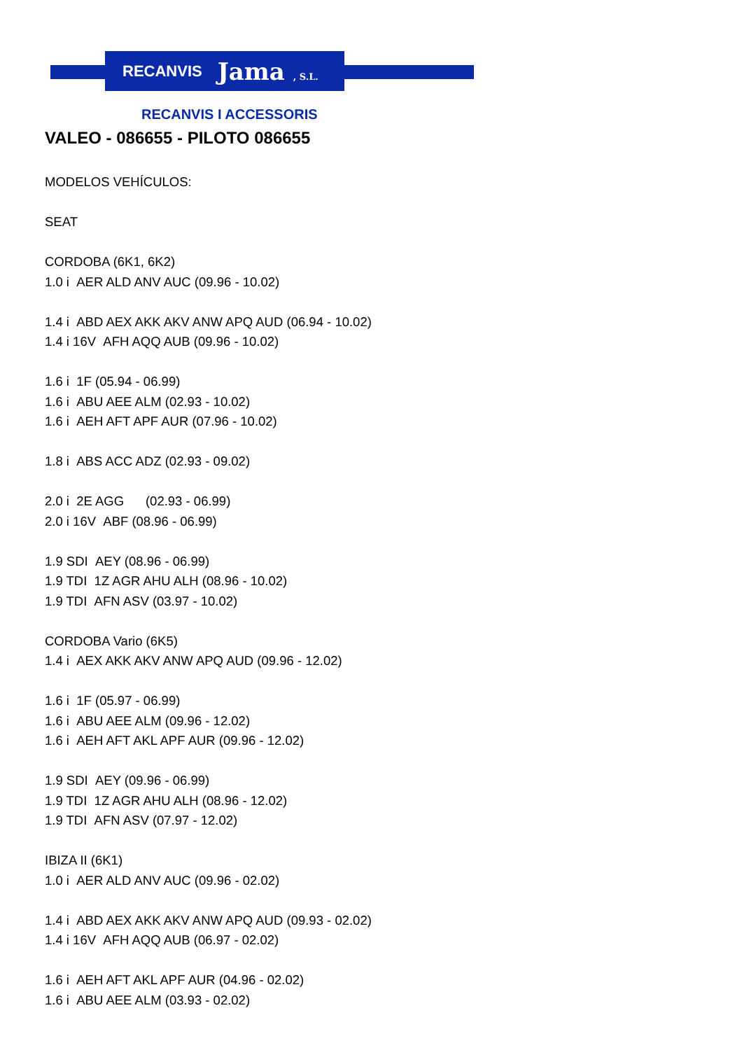RECANVIS Jama , S.L.
RECANVIS I ACCESSORIS
VALEO - 086655 - PILOTO 086655
MODELOS VEHÍCULOS:
SEAT
CORDOBA (6K1, 6K2)
1.0 i AER ALD ANV AUC (09.96 - 10.02)
1.4 i ABD AEX AKK AKV ANW APQ AUD (06.94 - 10.02)
1.4 i 16V AFH AQQ AUB (09.96 - 10.02)
1.6 i 1F (05.94 - 06.99)
1.6 i ABU AEE ALM (02.93 - 10.02)
1.6 i AEH AFT APF AUR (07.96 - 10.02)
1.8 i ABS ACC ADZ (02.93 - 09.02)
2.0 i 2E AGG (02.93 - 06.99)
2.0 i 16V ABF (08.96 - 06.99)
1.9 SDI AEY (08.96 - 06.99)
1.9 TDI 1Z AGR AHU ALH (08.96 - 10.02)
1.9 TDI AFN ASV (03.97 - 10.02)
CORDOBA Vario (6K5)
1.4 i AEX AKK AKV ANW APQ AUD (09.96 - 12.02)
1.6 i 1F (05.97 - 06.99)
1.6 i ABU AEE ALM (09.96 - 12.02)
1.6 i AEH AFT AKL APF AUR (09.96 - 12.02)
1.9 SDI AEY (09.96 - 06.99)
1.9 TDI 1Z AGR AHU ALH (08.96 - 12.02)
1.9 TDI AFN ASV (07.97 - 12.02)
IBIZA II (6K1)
1.0 i AER ALD ANV AUC (09.96 - 02.02)
1.4 i ABD AEX AKK AKV ANW APQ AUD (09.93 - 02.02)
1.4 i 16V AFH AQQ AUB (06.97 - 02.02)
1.6 i AEH AFT AKL APF AUR (04.96 - 02.02)
1.6 i ABU AEE ALM (03.93 - 02.02)